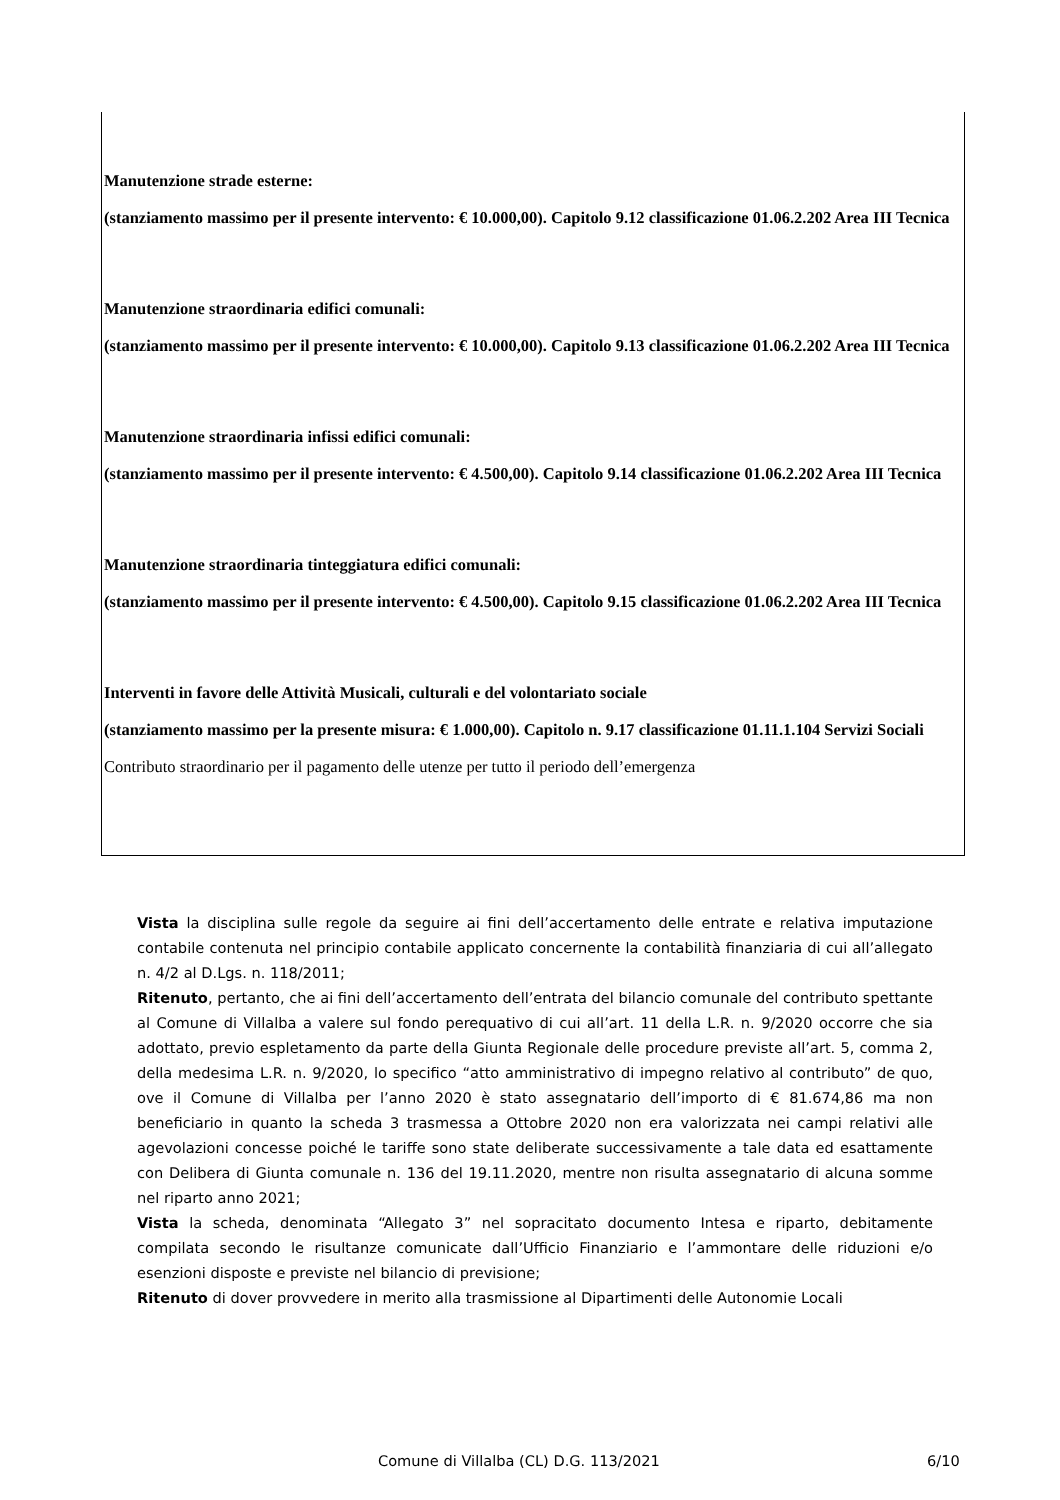Manutenzione strade esterne:
(stanziamento massimo per il presente intervento: € 10.000,00). Capitolo 9.12 classificazione 01.06.2.202 Area III Tecnica
Manutenzione straordinaria edifici comunali:
(stanziamento massimo per il presente intervento: € 10.000,00). Capitolo 9.13 classificazione 01.06.2.202 Area III Tecnica
Manutenzione straordinaria infissi edifici comunali:
(stanziamento massimo per il presente intervento: € 4.500,00). Capitolo 9.14 classificazione 01.06.2.202 Area III Tecnica
Manutenzione straordinaria tinteggiatura edifici comunali:
(stanziamento massimo per il presente intervento: € 4.500,00). Capitolo 9.15 classificazione 01.06.2.202 Area III Tecnica
Interventi in favore delle Attività Musicali, culturali e del volontariato sociale
(stanziamento massimo per la presente misura: € 1.000,00). Capitolo n. 9.17 classificazione 01.11.1.104 Servizi Sociali
Contributo straordinario per il pagamento delle utenze per tutto il periodo dell’emergenza
Vista la disciplina sulle regole da seguire ai fini dell’accertamento delle entrate e relativa imputazione contabile contenuta nel principio contabile applicato concernente la contabilità finanziaria di cui all’allegato n. 4/2 al D.Lgs. n. 118/2011;
Ritenuto, pertanto, che ai fini dell’accertamento dell’entrata del bilancio comunale del contributo spettante al Comune di Villalba a valere sul fondo perequativo di cui all’art. 11 della L.R. n. 9/2020 occorre che sia adottato, previo espletamento da parte della Giunta Regionale delle procedure previste all’art. 5, comma 2, della medesima L.R. n. 9/2020, lo specifico “atto amministrativo di impegno relativo al contributo” de quo, ove il Comune di Villalba per l’anno 2020 è stato assegnatario dell’importo di € 81.674,86 ma non beneficiario in quanto la scheda 3 trasmessa a Ottobre 2020 non era valorizzata nei campi relativi alle agevolazioni concesse poiché le tariffe sono state deliberate successivamente a tale data ed esattamente con Delibera di Giunta comunale n. 136 del 19.11.2020, mentre non risulta assegnatario di alcuna somme nel riparto anno 2021;
Vista la scheda, denominata “Allegato 3” nel sopracitato documento Intesa e riparto, debitamente compilata secondo le risultanze comunicate dall’Ufficio Finanziario e l’ammontare delle riduzioni e/o esenzioni disposte e previste nel bilancio di previsione;
Ritenuto di dover provvedere in merito alla trasmissione al Dipartimenti delle Autonomie Locali
Comune di Villalba (CL) D.G. 113/2021 6/10